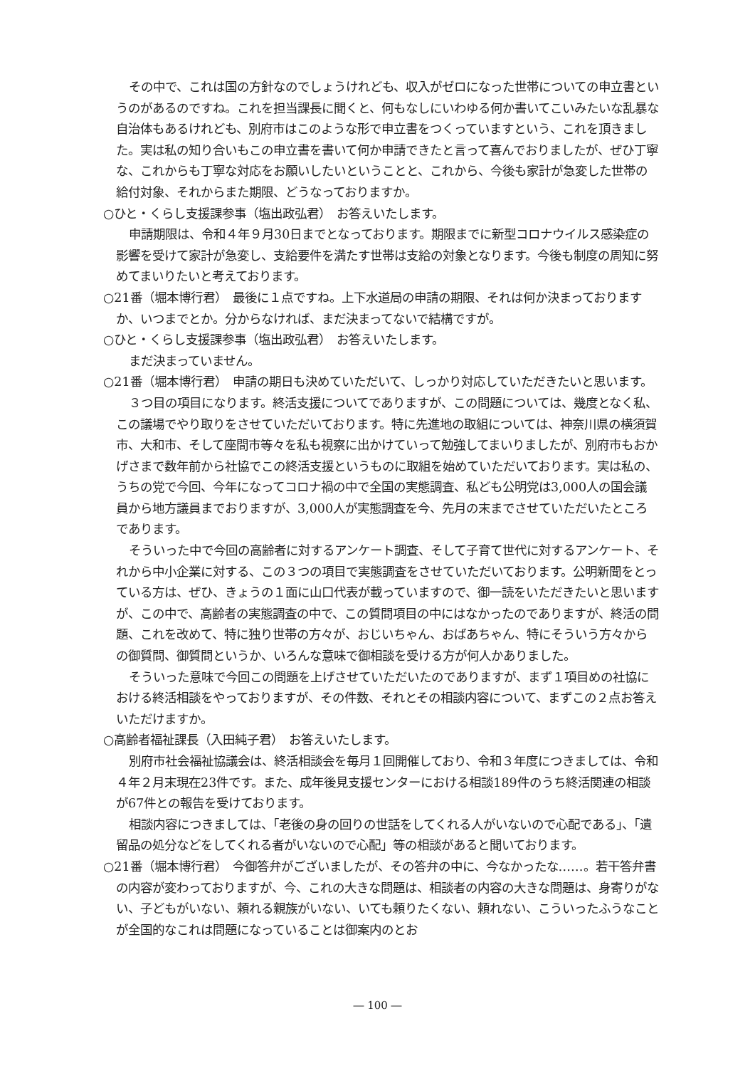その中で、これは国の方針なのでしょうけれども、収入がゼロになった世帯についての申立書というのがあるのですね。これを担当課長に聞くと、何もなしにいわゆる何か書いてこいみたいな乱暴な自治体もあるけれども、別府市はこのような形で申立書をつくっていますという、これを頂きました。実は私の知り合いもこの申立書を書いて何か申請できたと言って喜んでおりましたが、ぜひ丁寧な、これからも丁寧な対応をお願いしたいということと、これから、今後も家計が急変した世帯の給付対象、それからまた期限、どうなっておりますか。
○ひと・くらし支援課参事（塩出政弘君）　お答えいたします。
申請期限は、令和４年９月30日までとなっております。期限までに新型コロナウイルス感染症の影響を受けて家計が急変し、支給要件を満たす世帯は支給の対象となります。今後も制度の周知に努めてまいりたいと考えております。
○21番（堀本博行君）　最後に１点ですね。上下水道局の申請の期限、それは何か決まっておりますか、いつまでとか。分からなければ、まだ決まってないで結構ですが。
○ひと・くらし支援課参事（塩出政弘君）　お答えいたします。
まだ決まっていません。
○21番（堀本博行君）　申請の期日も決めていただいて、しっかり対応していただきたいと思います。
３つ目の項目になります。終活支援についてでありますが、この問題については、幾度となく私、この議場でやり取りをさせていただいております。特に先進地の取組については、神奈川県の横須賀市、大和市、そして座間市等々を私も視察に出かけていって勉強してまいりましたが、別府市もおかげさまで数年前から社協でこの終活支援というものに取組を始めていただいております。実は私の、うちの党で今回、今年になってコロナ禍の中で全国の実態調査、私ども公明党は3,000人の国会議員から地方議員までおりますが、3,000人が実態調査を今、先月の末までさせていただいたところであります。
そういった中で今回の高齢者に対するアンケート調査、そして子育て世代に対するアンケート、それから中小企業に対する、この３つの項目で実態調査をさせていただいております。公明新聞をとっている方は、ぜひ、きょうの１面に山口代表が載っていますので、御一読をいただきたいと思いますが、この中で、高齢者の実態調査の中で、この質問項目の中にはなかったのでありますが、終活の問題、これを改めて、特に独り世帯の方々が、おじいちゃん、おばあちゃん、特にそういう方々からの御質問、御質問というか、いろんな意味で御相談を受ける方が何人かありました。
そういった意味で今回この問題を上げさせていただいたのでありますが、まず１項目めの社協における終活相談をやっておりますが、その件数、それとその相談内容について、まずこの２点お答えいただけますか。
○高齢者福祉課長（入田純子君）　お答えいたします。
別府市社会福祉協議会は、終活相談会を毎月１回開催しており、令和３年度につきましては、令和４年２月末現在23件です。また、成年後見支援センターにおける相談189件のうち終活関連の相談が67件との報告を受けております。
相談内容につきましては、「老後の身の回りの世話をしてくれる人がいないので心配である」、「遺留品の処分などをしてくれる者がいないので心配」等の相談があると聞いております。
○21番（堀本博行君）　今御答弁がございましたが、その答弁の中に、今なかったな……。若干答弁書の内容が変わっておりますが、今、これの大きな問題は、相談者の内容の大きな問題は、身寄りがない、子どもがいない、頼れる親族がいない、いても頼りたくない、頼れない、こういったふうなことが全国的なこれは問題になっていることは御案内のとお
― 100 ―